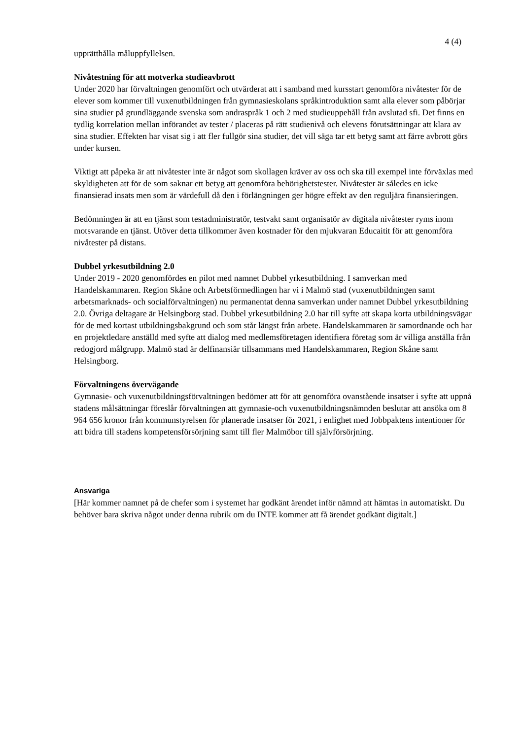4 (4)
upprätthålla måluppfyllelsen.
Nivåtestning för att motverka studieavbrott
Under 2020 har förvaltningen genomfört och utvärderat att i samband med kursstart genomföra nivåtester för de elever som kommer till vuxenutbildningen från gymnasieskolans språkintroduktion samt alla elever som påbörjar sina studier på grundläggande svenska som andraspråk 1 och 2 med studieuppehåll från avslutad sfi. Det finns en tydlig korrelation mellan införandet av tester / placeras på rätt studienivå och elevens förutsättningar att klara av sina studier. Effekten har visat sig i att fler fullgör sina studier, det vill säga tar ett betyg samt att färre avbrott görs under kursen.
Viktigt att påpeka är att nivåtester inte är något som skollagen kräver av oss och ska till exempel inte förväxlas med skyldigheten att för de som saknar ett betyg att genomföra behörighetstester. Nivåtester är således en icke finansierad insats men som är värdefull då den i förlängningen ger högre effekt av den reguljära finansieringen.
Bedömningen är att en tjänst som testadministratör, testvakt samt organisatör av digitala nivåtester ryms inom motsvarande en tjänst. Utöver detta tillkommer även kostnader för den mjukvaran Educaitit för att genomföra nivåtester på distans.
Dubbel yrkesutbildning 2.0
Under 2019 - 2020 genomfördes en pilot med namnet Dubbel yrkesutbildning. I samverkan med Handelskammaren. Region Skåne och Arbetsförmedlingen har vi i Malmö stad (vuxenutbildningen samt arbetsmarknads- och socialförvaltningen) nu permanentat denna samverkan under namnet Dubbel yrkesutbildning 2.0. Övriga deltagare är Helsingborg stad. Dubbel yrkesutbildning 2.0 har till syfte att skapa korta utbildningsvägar för de med kortast utbildningsbakgrund och som står längst från arbete. Handelskammaren är samordnande och har en projektledare anställd med syfte att dialog med medlemsföretagen identifiera företag som är villiga anställa från redogjord målgrupp. Malmö stad är delfinansiär tillsammans med Handelskammaren, Region Skåne samt Helsingborg.
Förvaltningens övervägande
Gymnasie- och vuxenutbildningsförvaltningen bedömer att för att genomföra ovanstående insatser i syfte att uppnå stadens målsättningar föreslår förvaltningen att gymnasie-och vuxenutbildningsnämnden beslutar att ansöka om 8 964 656 kronor från kommunstyrelsen för planerade insatser för 2021, i enlighet med Jobbpaktens intentioner för att bidra till stadens kompetensförsörjning samt till fler Malmöbor till självförsörjning.
Ansvariga
[Här kommer namnet på de chefer som i systemet har godkänt ärendet inför nämnd att hämtas in automatiskt. Du behöver bara skriva något under denna rubrik om du INTE kommer att få ärendet godkänt digitalt.]